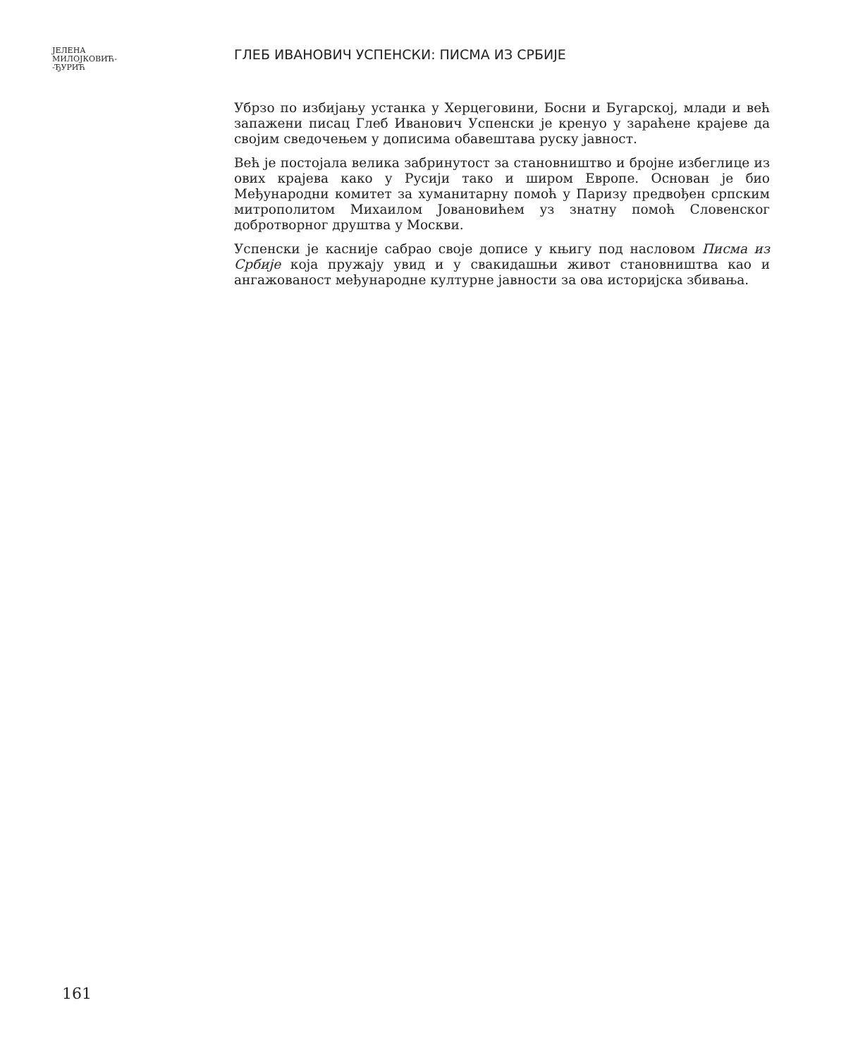ЈЕЛЕНА
МИЛОЈКОВИЋ-
-ЂУРИЋ
ГЛЕБ ИВАНОВИЧ УСПЕНСКИ: ПИСМА ИЗ СРБИЈЕ
Убрзо по избијању устанка у Херцеговини, Босни и Бугарској, млади и већ запажени писац Глеб Иванович Успенски је кренуо у зараћене крајеве да својим сведочењем у дописима обавештава руску јавност.
Већ је постојала велика забринутост за становништво и бројне избеглице из ових крајева како у Русији тако и широм Европе. Основан је био Међународни комитет за хуманитарну помоћ у Паризу предвођен српским митрополитом Михаилом Јовановићем уз знатну помоћ Словенског добротворног друштва у Москви.
Успенски је касније сабрао своје дописе у књигу под насловом Писма из Србије која пружају увид и у свакидашњи живот становништва као и ангажованост међународне културне јавности за ова историјска збивања.
161